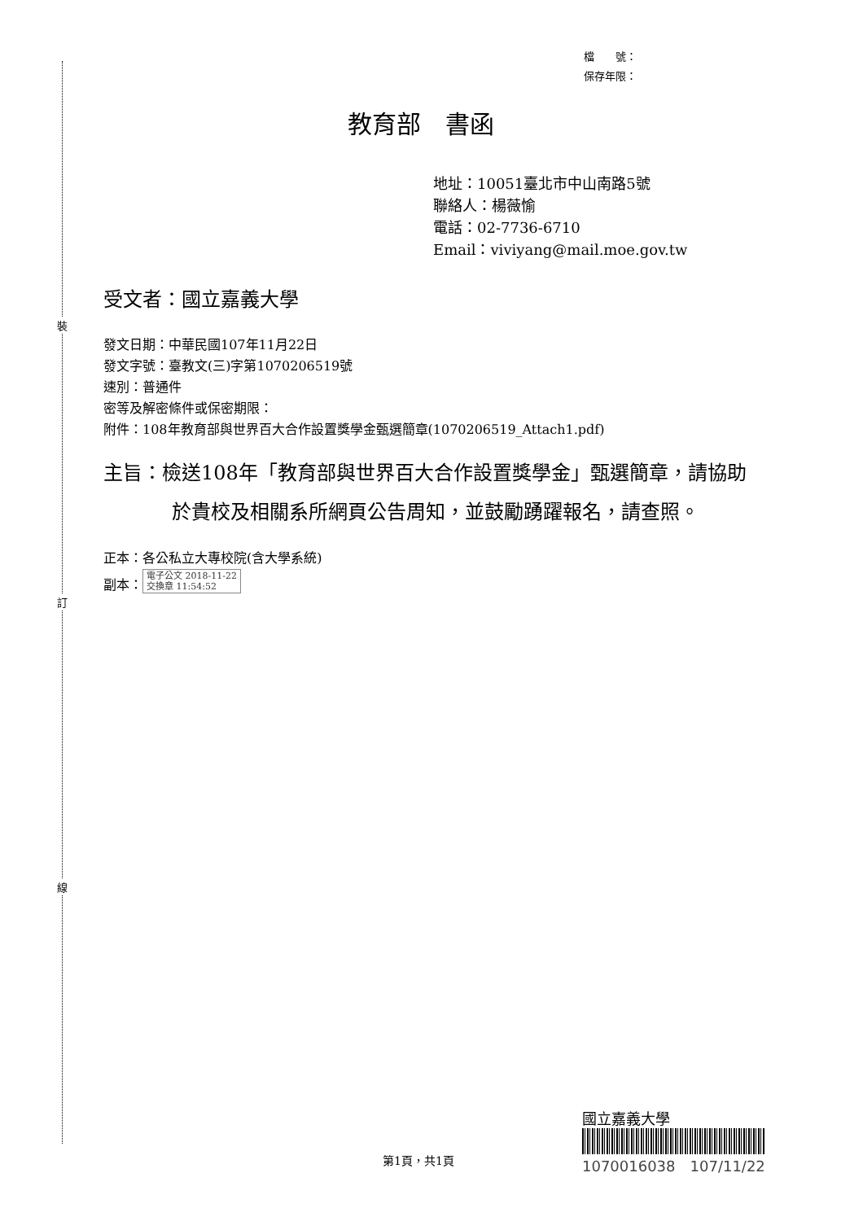裝
訂
線
檔　　號：
保存年限：
教育部　書函
地址：10051臺北市中山南路5號
聯絡人：楊薇愉
電話：02-7736-6710
Email：viviyang@mail.moe.gov.tw
受文者：國立嘉義大學
發文日期：中華民國107年11月22日
發文字號：臺教文(三)字第1070206519號
速別：普通件
密等及解密條件或保密期限：
附件：108年教育部與世界百大合作設置獎學金甄選簡章(1070206519_Attach1.pdf)
主旨：檢送108年「教育部與世界百大合作設置獎學金」甄選簡章，請協助於貴校及相關系所網頁公告周知，並鼓勵踴躍報名，請查照。
正本：各公私立大專校院(含大學系統)
副本： 電子公文 2018-11-22
交換章 11:54:52
國立嘉義大學
1070016038　107/11/22
第1頁，共1頁